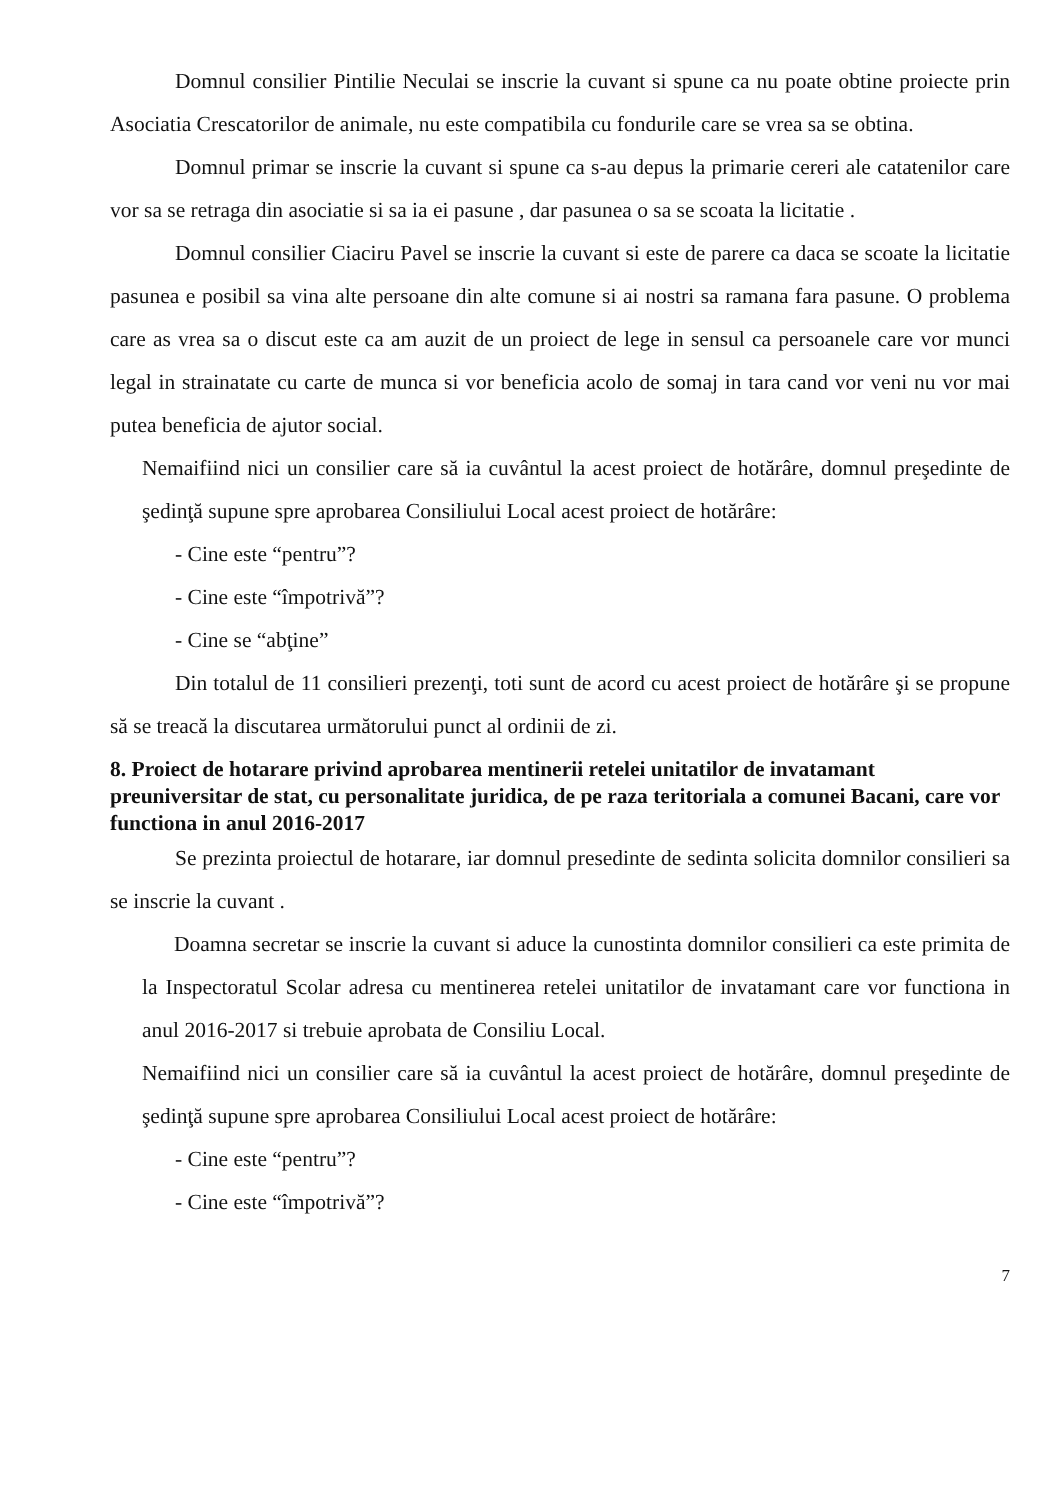Domnul consilier Pintilie Neculai se inscrie la cuvant si spune ca nu poate obtine proiecte prin Asociatia Crescatorilor de animale, nu este compatibila cu fondurile care se vrea sa se obtina.
Domnul primar se inscrie la cuvant si spune ca s-au depus la primarie cereri ale catatenilor care vor sa se retraga din asociatie si sa ia ei pasune , dar pasunea o sa se scoata la licitatie .
Domnul consilier Ciaciru Pavel se inscrie la cuvant si este de parere ca daca se scoate la licitatie pasunea e posibil sa vina alte persoane din alte comune si ai nostri sa ramana fara pasune. O problema care as vrea sa o discut este ca am auzit de un proiect de lege in sensul ca persoanele care vor munci legal in strainatate cu carte de munca si vor beneficia acolo de somaj in tara cand vor veni nu vor mai putea beneficia de ajutor social.
Nemaifiind nici un consilier care să ia cuvântul la acest proiect de hotărâre, domnul preşedinte de şedinţă supune spre aprobarea Consiliului Local acest proiect de hotărâre:
- Cine este “pentru”?
- Cine este “împotrivă”?
- Cine se “abţine”
Din totalul de 11 consilieri prezenţi, toti sunt de acord cu acest proiect de hotărâre şi se propune să se treacă la discutarea următorului punct al ordinii de zi.
8. Proiect de hotarare privind aprobarea mentinerii retelei unitatilor de invatamant preuniversitar de stat, cu personalitate juridica, de pe raza teritoriala a comunei Bacani, care vor functiona in anul 2016-2017
Se prezinta proiectul de hotarare, iar domnul presedinte de sedinta solicita domnilor consilieri sa se inscrie la cuvant .
Doamna secretar se inscrie la cuvant si aduce la cunostinta domnilor consilieri ca este primita de la Inspectoratul Scolar adresa cu mentinerea retelei unitatilor de invatamant care vor functiona in anul 2016-2017 si trebuie aprobata de Consiliu Local.
Nemaifiind nici un consilier care să ia cuvântul la acest proiect de hotărâre, domnul preşedinte de şedinţă supune spre aprobarea Consiliului Local acest proiect de hotărâre:
- Cine este “pentru”?
- Cine este “împotrivă”?
7